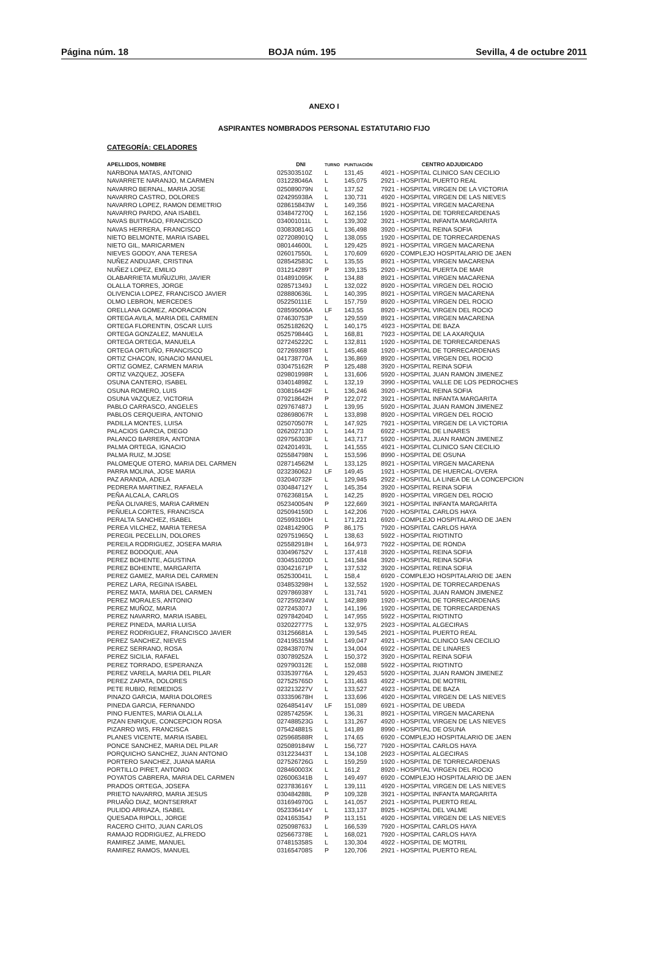Página núm. 18 BOJA núm. 195 Sevilla, 4 de octubre 2011
ANEXO I
ASPIRANTES NOMBRADOS PERSONAL ESTATUTARIO FIJO
CATEGORÍA: CELADORES
| APELLIDOS, NOMBRE | DNI | TURNO | PUNTUACIÓN | CENTRO ADJUDICADO |
| --- | --- | --- | --- | --- |
| NARBONA MATAS, ANTONIO | 025303510Z | L | 131,45 | 4921 - HOSPITAL CLINICO SAN CECILIO |
| NAVARRETE NARANJO, M.CARMEN | 031228046A | L | 145,075 | 2921 - HOSPITAL PUERTO REAL |
| NAVARRO BERNAL, MARIA JOSE | 025089079N | L | 137,52 | 7921 - HOSPITAL VIRGEN DE LA VICTORIA |
| NAVARRO CASTRO, DOLORES | 024295938A | L | 130,731 | 4920 - HOSPITAL VIRGEN DE LAS NIEVES |
| NAVARRO LOPEZ, RAMON DEMETRIO | 028615843W | L | 149,356 | 8921 - HOSPITAL VIRGEN MACARENA |
| NAVARRO PARDO, ANA ISABEL | 034847270Q | L | 162,156 | 1920 - HOSPITAL DE TORRECARDENAS |
| NAVAS BUITRAGO, FRANCISCO | 034001011L | L | 139,302 | 3921 - HOSPITAL INFANTA MARGARITA |
| NAVAS HERRERA, FRANCISCO | 030830814G | L | 136,498 | 3920 - HOSPITAL REINA SOFIA |
| NIETO BELMONTE, MARIA ISABEL | 027208901Q | L | 138,055 | 1920 - HOSPITAL DE TORRECARDENAS |
| NIETO GIL, MARICARMEN | 080144600L | L | 129,425 | 8921 - HOSPITAL VIRGEN MACARENA |
| NIEVES GODOY, ANA TERESA | 026017550L | L | 170,609 | 6920 - COMPLEJO HOSPITALARIO DE JAEN |
| NUÑEZ ANDUJAR, CRISTINA | 028542583C | L | 135,55 | 8921 - HOSPITAL VIRGEN MACARENA |
| NUÑEZ LOPEZ, EMILIO | 031214289T | P | 139,135 | 2920 - HOSPITAL PUERTA DE MAR |
| OLABARRIETA MUÑUZURI, JAVIER | 014891095K | L | 134,88 | 8921 - HOSPITAL VIRGEN MACARENA |
| OLALLA TORRES, JORGE | 028571349J | L | 132,022 | 8920 - HOSPITAL VIRGEN DEL ROCIO |
| OLIVENCIA LOPEZ, FRANCISCO JAVIER | 028880636L | L | 140,395 | 8921 - HOSPITAL VIRGEN MACARENA |
| OLMO LEBRON, MERCEDES | 052250111E | L | 157,759 | 8920 - HOSPITAL VIRGEN DEL ROCIO |
| ORELLANA GOMEZ, ADORACION | 028595006A | LF | 143,55 | 8920 - HOSPITAL VIRGEN DEL ROCIO |
| ORTEGA AVILA, MARIA DEL CARMEN | 074630753P | L | 129,559 | 8921 - HOSPITAL VIRGEN MACARENA |
| ORTEGA FLORENTIN, OSCAR LUIS | 052518262Q | L | 140,175 | 4923 - HOSPITAL DE BAZA |
| ORTEGA GONZALEZ, MANUELA | 052579844G | L | 168,81 | 7923 - HOSPITAL DE LA AXARQUIA |
| ORTEGA ORTEGA, MANUELA | 027245222C | L | 132,811 | 1920 - HOSPITAL DE TORRECARDENAS |
| ORTEGA ORTUÑO, FRANCISCO | 027269398T | L | 145,468 | 1920 - HOSPITAL DE TORRECARDENAS |
| ORTIZ CHACON, IGNACIO MANUEL | 041738770A | L | 136,869 | 8920 - HOSPITAL VIRGEN DEL ROCIO |
| ORTIZ GOMEZ, CARMEN MARIA | 030475162R | P | 125,488 | 3920 - HOSPITAL REINA SOFIA |
| ORTIZ VAZQUEZ, JOSEFA | 029801998R | L | 131,606 | 5920 - HOSPITAL JUAN RAMON JIMENEZ |
| OSUNA CANTERO, ISABEL | 034014898Z | L | 132,19 | 3990 - HOSPITAL VALLE DE LOS PEDROCHES |
| OSUNA ROMERO, LUIS | 030816442F | L | 136,246 | 3920 - HOSPITAL REINA SOFIA |
| OSUNA VAZQUEZ, VICTORIA | 079218642H | P | 122,072 | 3921 - HOSPITAL INFANTA MARGARITA |
| PABLO CARRASCO, ANGELES | 029767487J | L | 139,95 | 5920 - HOSPITAL JUAN RAMON JIMENEZ |
| PABLOS CERQUEIRA, ANTONIO | 028698067R | L | 133,898 | 8920 - HOSPITAL VIRGEN DEL ROCIO |
| PADILLA MONTES, LUISA | 025070507R | L | 147,925 | 7921 - HOSPITAL VIRGEN DE LA VICTORIA |
| PALACIOS GARCIA, DIEGO | 026202713D | L | 144,73 | 6922 - HOSPITAL DE LINARES |
| PALANCO BARRERA, ANTONIA | 029756303F | L | 143,717 | 5920 - HOSPITAL JUAN RAMON JIMENEZ |
| PALMA ORTEGA, IGNACIO | 024201493L | L | 141,555 | 4921 - HOSPITAL CLINICO SAN CECILIO |
| PALMA RUIZ, M.JOSE | 025584798N | L | 153,596 | 8990 - HOSPITAL DE OSUNA |
| PALOMEQUE OTERO, MARIA DEL CARMEN | 028714562M | L | 133,125 | 8921 - HOSPITAL VIRGEN MACARENA |
| PARRA MOLINA, JOSE MARIA | 023236062J | LF | 149,45 | 1921 - HOSPITAL DE HUERCAL-OVERA |
| PAZ ARANDA, ADELA | 032040732F | L | 129,945 | 2922 - HOSPITAL LA LINEA DE LA CONCEPCION |
| PEDRERA MARTINEZ, RAFAELA | 030484712Y | L | 145,354 | 3920 - HOSPITAL REINA SOFIA |
| PEÑA ALCALA, CARLOS | 076236815A | L | 142,25 | 8920 - HOSPITAL VIRGEN DEL ROCIO |
| PEÑA OLIVARES, MARIA CARMEN | 052340054N | P | 122,669 | 3921 - HOSPITAL INFANTA MARGARITA |
| PEÑUELA CORTES, FRANCISCA | 025094159D | L | 142,206 | 7920 - HOSPITAL CARLOS HAYA |
| PERALTA SANCHEZ, ISABEL | 025993100H | L | 171,221 | 6920 - COMPLEJO HOSPITALARIO DE JAEN |
| PEREA VILCHEZ, MARIA TERESA | 024814290G | P | 86,175 | 7920 - HOSPITAL CARLOS HAYA |
| PEREGIL PECELLIN, DOLORES | 029751965Q | L | 138,63 | 5922 - HOSPITAL RIOTINTO |
| PEREILA RODRIGUEZ, JOSEFA MARIA | 025582918H | L | 164,973 | 7922 - HOSPITAL DE RONDA |
| PEREZ BODOQUE, ANA | 030496752V | L | 137,418 | 3920 - HOSPITAL REINA SOFIA |
| PEREZ BOHENTE, AGUSTINA | 030451020D | L | 141,584 | 3920 - HOSPITAL REINA SOFIA |
| PEREZ BOHENTE, MARGARITA | 030421671P | L | 137,532 | 3920 - HOSPITAL REINA SOFIA |
| PEREZ GAMEZ, MARIA DEL CARMEN | 052530041L | L | 158,4 | 6920 - COMPLEJO HOSPITALARIO DE JAEN |
| PEREZ LARA, REGINA ISABEL | 034853298H | L | 132,552 | 1920 - HOSPITAL DE TORRECARDENAS |
| PEREZ MATA, MARIA DEL CARMEN | 029786938Y | L | 131,741 | 5920 - HOSPITAL JUAN RAMON JIMENEZ |
| PEREZ MORALES, ANTONIO | 027259234W | L | 142,889 | 1920 - HOSPITAL DE TORRECARDENAS |
| PEREZ MUÑOZ, MARIA | 027245307J | L | 141,196 | 1920 - HOSPITAL DE TORRECARDENAS |
| PEREZ NAVARRO, MARIA ISABEL | 029784204D | L | 147,955 | 5922 - HOSPITAL RIOTINTO |
| PEREZ PINEDA, MARIA LUISA | 032022777S | L | 132,975 | 2923 - HOSPITAL ALGECIRAS |
| PEREZ RODRIGUEZ, FRANCISCO JAVIER | 031256681A | L | 139,545 | 2921 - HOSPITAL PUERTO REAL |
| PEREZ SANCHEZ, NIEVES | 024195315M | L | 149,047 | 4921 - HOSPITAL CLINICO SAN CECILIO |
| PEREZ SERRANO, ROSA | 028438707N | L | 134,004 | 6922 - HOSPITAL DE LINARES |
| PEREZ SICILIA, RAFAEL | 030789252A | L | 150,372 | 3920 - HOSPITAL REINA SOFIA |
| PEREZ TORRADO, ESPERANZA | 029790312E | L | 152,088 | 5922 - HOSPITAL RIOTINTO |
| PEREZ VARELA, MARIA DEL PILAR | 033539776A | L | 129,453 | 5920 - HOSPITAL JUAN RAMON JIMENEZ |
| PEREZ ZAPATA, DOLORES | 027525765D | L | 131,463 | 4922 - HOSPITAL DE MOTRIL |
| PETE RUBIO, REMEDIOS | 023213227V | L | 133,527 | 4923 - HOSPITAL DE BAZA |
| PINAZO GARCIA, MARIA DOLORES | 033359678H | L | 133,696 | 4920 - HOSPITAL VIRGEN DE LAS NIEVES |
| PINEDA GARCIA, FERNANDO | 026485414V | LF | 151,089 | 6921 - HOSPITAL DE UBEDA |
| PINO FUENTES, MARIA OLALLA | 028574255K | L | 136,31 | 8921 - HOSPITAL VIRGEN MACARENA |
| PIZAN ENRIQUE, CONCEPCION ROSA | 027488523G | L | 131,267 | 4920 - HOSPITAL VIRGEN DE LAS NIEVES |
| PIZARRO WIS, FRANCISCA | 075424881S | L | 141,89 | 8990 - HOSPITAL DE OSUNA |
| PLANES VICENTE, MARIA ISABEL | 025968588R | L | 174,65 | 6920 - COMPLEJO HOSPITALARIO DE JAEN |
| PONCE SANCHEZ, MARIA DEL PILAR | 025089184W | L | 156,727 | 7920 - HOSPITAL CARLOS HAYA |
| PORQUICHO SANCHEZ, JUAN ANTONIO | 031223443T | L | 134,108 | 2923 - HOSPITAL ALGECIRAS |
| PORTERO SANCHEZ, JUANA MARIA | 027526726G | L | 159,259 | 1920 - HOSPITAL DE TORRECARDENAS |
| PORTILLO PIRET, ANTONIO | 028460003X | L | 161,2 | 8920 - HOSPITAL VIRGEN DEL ROCIO |
| POYATOS CABRERA, MARIA DEL CARMEN | 026006341B | L | 149,497 | 6920 - COMPLEJO HOSPITALARIO DE JAEN |
| PRADOS ORTEGA, JOSEFA | 023783616Y | L | 139,111 | 4920 - HOSPITAL VIRGEN DE LAS NIEVES |
| PRIETO NAVARRO, MARIA JESUS | 030484288L | P | 109,328 | 3921 - HOSPITAL INFANTA MARGARITA |
| PRUAÑO DIAZ, MONTSERRAT | 031694970G | L | 141,057 | 2921 - HOSPITAL PUERTO REAL |
| PULIDO ARRIAZA, ISABEL | 052336414Y | L | 133,137 | 8925 - HOSPITAL DEL VALME |
| QUESADA RIPOLL, JORGE | 024165354J | P | 113,151 | 4920 - HOSPITAL VIRGEN DE LAS NIEVES |
| RACERO CHITO, JUAN CARLOS | 025098763J | L | 166,539 | 7920 - HOSPITAL CARLOS HAYA |
| RAMAJO RODRIGUEZ, ALFREDO | 025667378E | L | 168,021 | 7920 - HOSPITAL CARLOS HAYA |
| RAMIREZ JAIME, MANUEL | 074815358S | L | 130,304 | 4922 - HOSPITAL DE MOTRIL |
| RAMIREZ RAMOS, MANUEL | 031654708S | P | 120,706 | 2921 - HOSPITAL PUERTO REAL |